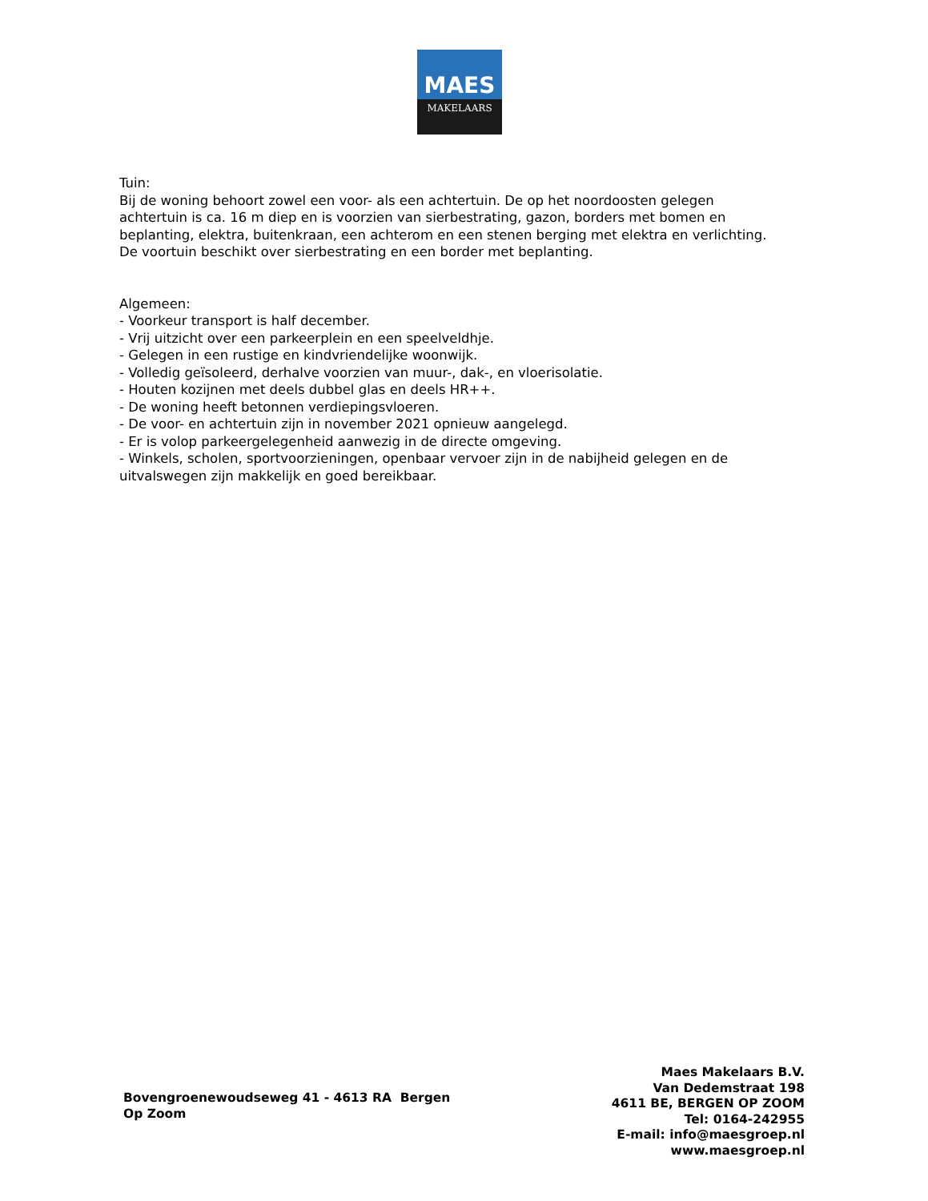MAES
MAKELAARS
Tuin:
Bij de woning behoort zowel een voor- als een achtertuin. De op het noordoosten gelegen achtertuin is ca. 16 m diep en is voorzien van sierbestrating, gazon, borders met bomen en beplanting, elektra, buitenkraan, een achterom en een stenen berging met elektra en verlichting.
De voortuin beschikt over sierbestrating en een border met beplanting.
Algemeen:
- Voorkeur transport is half december.
- Vrij uitzicht over een parkeerplein en een speelveldhje.
- Gelegen in een rustige en kindvriendelijke woonwijk.
- Volledig geïsoleerd, derhalve voorzien van muur-, dak-, en vloerisolatie.
- Houten kozijnen met deels dubbel glas en deels HR++.
- De woning heeft betonnen verdiepingsvloeren.
- De voor- en achtertuin zijn in november 2021 opnieuw aangelegd.
- Er is volop parkeergelegenheid aanwezig in de directe omgeving.
- Winkels, scholen, sportvoorzieningen, openbaar vervoer zijn in de nabijheid gelegen en de uitvalswegen zijn makkelijk en goed bereikbaar.
Bovengroenewoudseweg 41 - 4613 RA Bergen Op Zoom
Maes Makelaars B.V.
Van Dedemstraat 198
4611 BE, BERGEN OP ZOOM
Tel: 0164-242955
E-mail: info@maesgroep.nl
www.maesgroep.nl